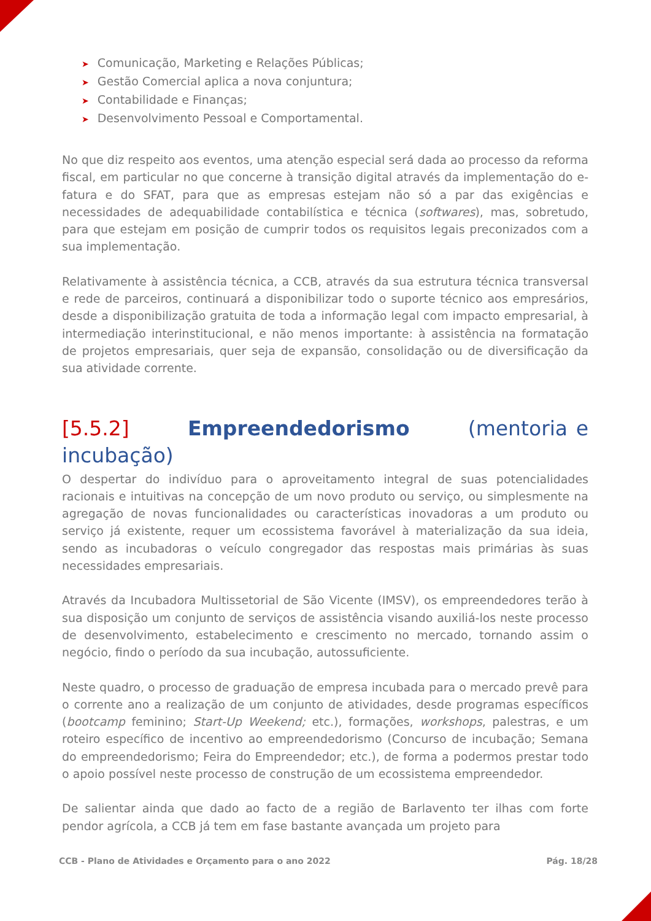➤ Comunicação, Marketing e Relações Públicas;
➤ Gestão Comercial aplica a nova conjuntura;
➤ Contabilidade e Finanças;
➤ Desenvolvimento Pessoal e Comportamental.
No que diz respeito aos eventos, uma atenção especial será dada ao processo da reforma fiscal, em particular no que concerne à transição digital através da implementação do e-fatura e do SFAT, para que as empresas estejam não só a par das exigências e necessidades de adequabilidade contabilística e técnica (softwares), mas, sobretudo, para que estejam em posição de cumprir todos os requisitos legais preconizados com a sua implementação.
Relativamente à assistência técnica, a CCB, através da sua estrutura técnica transversal e rede de parceiros, continuará a disponibilizar todo o suporte técnico aos empresários, desde a disponibilização gratuita de toda a informação legal com impacto empresarial, à intermediação interinstitucional, e não menos importante: à assistência na formatação de projetos empresariais, quer seja de expansão, consolidação ou de diversificação da sua atividade corrente.
[5.5.2] Empreendedorismo (mentoria e incubação)
O despertar do indivíduo para o aproveitamento integral de suas potencialidades racionais e intuitivas na concepção de um novo produto ou serviço, ou simplesmente na agregação de novas funcionalidades ou características inovadoras a um produto ou serviço já existente, requer um ecossistema favorável à materialização da sua ideia, sendo as incubadoras o veículo congregador das respostas mais primárias às suas necessidades empresariais.
Através da Incubadora Multissetorial de São Vicente (IMSV), os empreendedores terão à sua disposição um conjunto de serviços de assistência visando auxiliá-los neste processo de desenvolvimento, estabelecimento e crescimento no mercado, tornando assim o negócio, findo o período da sua incubação, autossuficiente.
Neste quadro, o processo de graduação de empresa incubada para o mercado prevê para o corrente ano a realização de um conjunto de atividades, desde programas específicos (bootcamp feminino; Start-Up Weekend; etc.), formações, workshops, palestras, e um roteiro específico de incentivo ao empreendedorismo (Concurso de incubação; Semana do empreendedorismo; Feira do Empreendedor; etc.), de forma a podermos prestar todo o apoio possível neste processo de construção de um ecossistema empreendedor.
De salientar ainda que dado ao facto de a região de Barlavento ter ilhas com forte pendor agrícola, a CCB já tem em fase bastante avançada um projeto para
CCB - Plano de Atividades e Orçamento para o ano 2022 Pág. 18/28